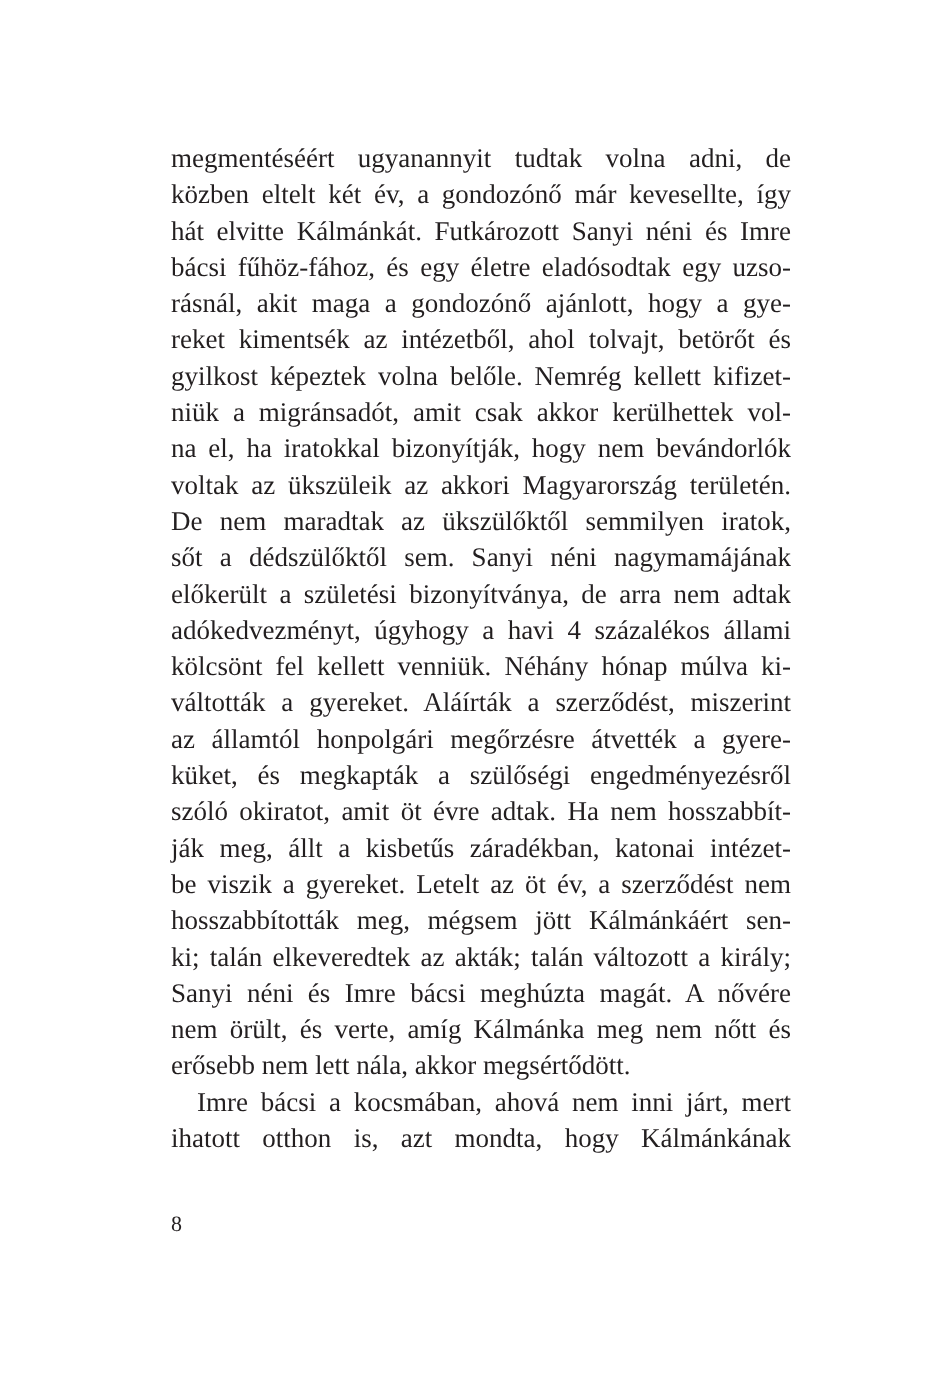megmentéséért ugyanannyit tudtak volna adni, de
közben eltelt két év, a gondozónő már kevesellte, így
hát elvitte Kálmánkát. Futkározott Sanyi néni és Imre
bácsi fűhöz-fához, és egy életre eladósodtak egy uzso-
rásnál, akit maga a gondozónő ajánlott, hogy a gye-
reket kimentsék az intézetből, ahol tolvajt, betörőt és
gyilkost képeztek volna belőle. Nemrég kellett kifizet-
niük a migránsadót, amit csak akkor kerülhettek vol-
na el, ha iratokkal bizonyítják, hogy nem bevándorlók
voltak az ükszüleik az akkori Magyarország területén.
De nem maradtak az ükszülőktől semmilyen iratok,
sőt a dédszülőktől sem. Sanyi néni nagymamájának
előkerült a születési bizonyítványa, de arra nem adtak
adókedvezményt, úgyhogy a havi 4 százalékos állami
kölcsönt fel kellett venniük. Néhány hónap múlva ki-
váltották a gyereket. Aláírták a szerződést, miszerint
az államtól honpolgári megőrzésre átvették a gyere-
küket, és megkapták a szülőségi engedményezésről
szóló okiratot, amit öt évre adtak. Ha nem hosszabbít-
ják meg, állt a kisbetűs záradékban, katonai intézet-
be viszik a gyereket. Letelt az öt év, a szerződést nem
hosszabbították meg, mégsem jött Kálmánkáért sen-
ki; talán elkeveredtek az akták; talán változott a király;
Sanyi néni és Imre bácsi meghúzta magát. A nővére
nem örült, és verte, amíg Kálmánka meg nem nőtt és
erősebb nem lett nála, akkor megsértődött.
Imre bácsi a kocsmában, ahová nem inni járt, mert
ihatott otthon is, azt mondta, hogy Kálmánkának
8